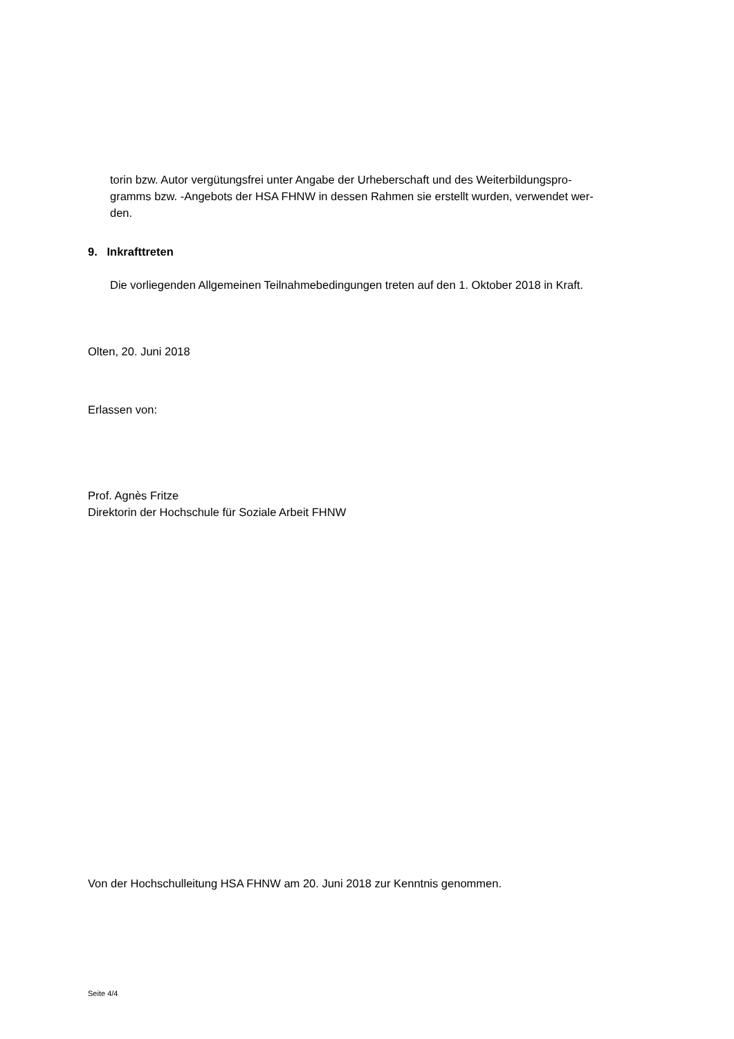torin bzw. Autor vergütungsfrei unter Angabe der Urheberschaft und des Weiterbildungspro-
gramms bzw. -Angebots der HSA FHNW in dessen Rahmen sie erstellt wurden, verwendet wer-
den.
9. Inkrafttreten
Die vorliegenden Allgemeinen Teilnahmebedingungen treten auf den 1. Oktober 2018 in Kraft.
Olten, 20. Juni 2018
Erlassen von:
Prof. Agnès Fritze
Direktorin der Hochschule für Soziale Arbeit FHNW
Von der Hochschulleitung HSA FHNW am 20. Juni 2018 zur Kenntnis genommen.
Seite 4/4